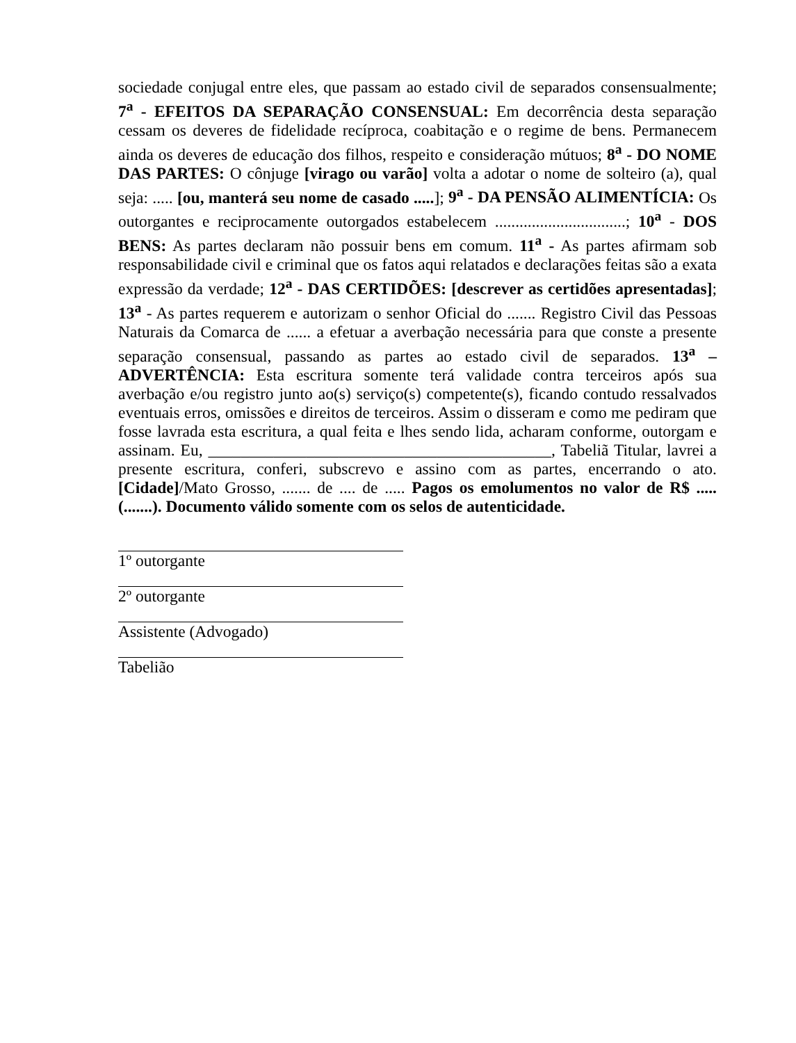sociedade conjugal entre eles, que passam ao estado civil de separados consensualmente; 7<sup>a</sup> - EFEITOS DA SEPARAÇÃO CONSENSUAL: Em decorrência desta separação cessam os deveres de fidelidade recíproca, coabitação e o regime de bens. Permanecem ainda os deveres de educação dos filhos, respeito e consideração mútuos; 8<sup>a</sup> - DO NOME DAS PARTES: O cônjuge [virago ou varão] volta a adotar o nome de solteiro (a), qual seja: ..... [ou, manterá seu nome de casado .....]; 9<sup>a</sup> - DA PENSÃO ALIMENTÍCIA: Os outorgantes e reciprocamente outorgados estabelecem ................................; 10<sup>a</sup> - DOS BENS: As partes declaram não possuir bens em comum. 11<sup>a</sup> - As partes afirmam sob responsabilidade civil e criminal que os fatos aqui relatados e declarações feitas são a exata expressão da verdade; 12<sup>a</sup> - DAS CERTIDÕES: [descrever as certidões apresentadas]; 13<sup>a</sup> - As partes requerem e autorizam o senhor Oficial do ....... Registro Civil das Pessoas Naturais da Comarca de ...... a efetuar a averbação necessária para que conste a presente separação consensual, passando as partes ao estado civil de separados. 13<sup>a</sup> – ADVERTÊNCIA: Esta escritura somente terá validade contra terceiros após sua averbação e/ou registro junto ao(s) serviço(s) competente(s), ficando contudo ressalvados eventuais erros, omissões e direitos de terceiros. Assim o disseram e como me pediram que fosse lavrada esta escritura, a qual feita e lhes sendo lida, acharam conforme, outorgam e assinam. Eu, __________________________________________, Tabeliã Titular, lavrei a presente escritura, conferi, subscrevo e assino com as partes, encerrando o ato. [Cidade]/Mato Grosso, ....... de .... de ..... Pagos os emolumentos no valor de R$ ..... (.......). Documento válido somente com os selos de autenticidade.
1º outorgante
2º outorgante
Assistente (Advogado)
Tabelião